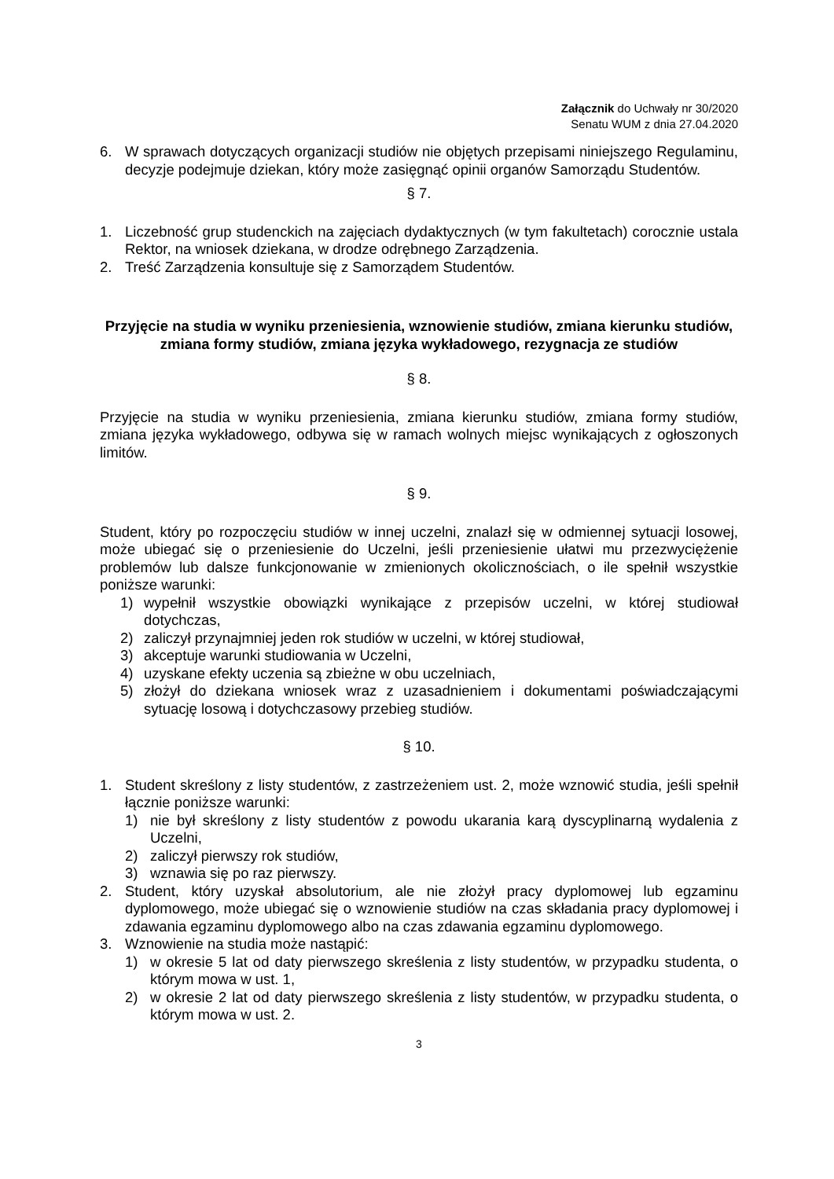Załącznik do Uchwały nr 30/2020
Senatu WUM z dnia 27.04.2020
6. W sprawach dotyczących organizacji studiów nie objętych przepisami niniejszego Regulaminu, decyzje podejmuje dziekan, który może zasięgnąć opinii organów Samorządu Studentów.
§ 7.
1. Liczebność grup studenckich na zajęciach dydaktycznych (w tym fakultetach) corocznie ustala Rektor, na wniosek dziekana, w drodze odrębnego Zarządzenia.
2. Treść Zarządzenia konsultuje się z Samorządem Studentów.
Przyjęcie na studia w wyniku przeniesienia, wznowienie studiów, zmiana kierunku studiów, zmiana formy studiów, zmiana języka wykładowego, rezygnacja ze studiów
§ 8.
Przyjęcie na studia w wyniku przeniesienia, zmiana kierunku studiów, zmiana formy studiów, zmiana języka wykładowego, odbywa się w ramach wolnych miejsc wynikających z ogłoszonych limitów.
§ 9.
Student, który po rozpoczęciu studiów w innej uczelni, znalazł się w odmiennej sytuacji losowej, może ubiegać się o przeniesienie do Uczelni, jeśli przeniesienie ułatwi mu przezwyciężenie problemów lub dalsze funkcjonowanie w zmienionych okolicznościach, o ile spełnił wszystkie poniższe warunki:
1) wypełnił wszystkie obowiązki wynikające z przepisów uczelni, w której studiował dotychczas,
2) zaliczył przynajmniej jeden rok studiów w uczelni, w której studiował,
3) akceptuje warunki studiowania w Uczelni,
4) uzyskane efekty uczenia są zbieżne w obu uczelniach,
5) złożył do dziekana wniosek wraz z uzasadnieniem i dokumentami poświadczającymi sytuację losową i dotychczasowy przebieg studiów.
§ 10.
1. Student skreślony z listy studentów, z zastrzeżeniem ust. 2, może wznowić studia, jeśli spełnił łącznie poniższe warunki:
1) nie był skreślony z listy studentów z powodu ukarania karą dyscyplinarną wydalenia z Uczelni,
2) zaliczył pierwszy rok studiów,
3) wznawia się po raz pierwszy.
2. Student, który uzyskał absolutorium, ale nie złożył pracy dyplomowej lub egzaminu dyplomowego, może ubiegać się o wznowienie studiów na czas składania pracy dyplomowej i zdawania egzaminu dyplomowego albo na czas zdawania egzaminu dyplomowego.
3. Wznowienie na studia może nastąpić:
1) w okresie 5 lat od daty pierwszego skreślenia z listy studentów, w przypadku studenta, o którym mowa w ust. 1,
2) w okresie 2 lat od daty pierwszego skreślenia z listy studentów, w przypadku studenta, o którym mowa w ust. 2.
3